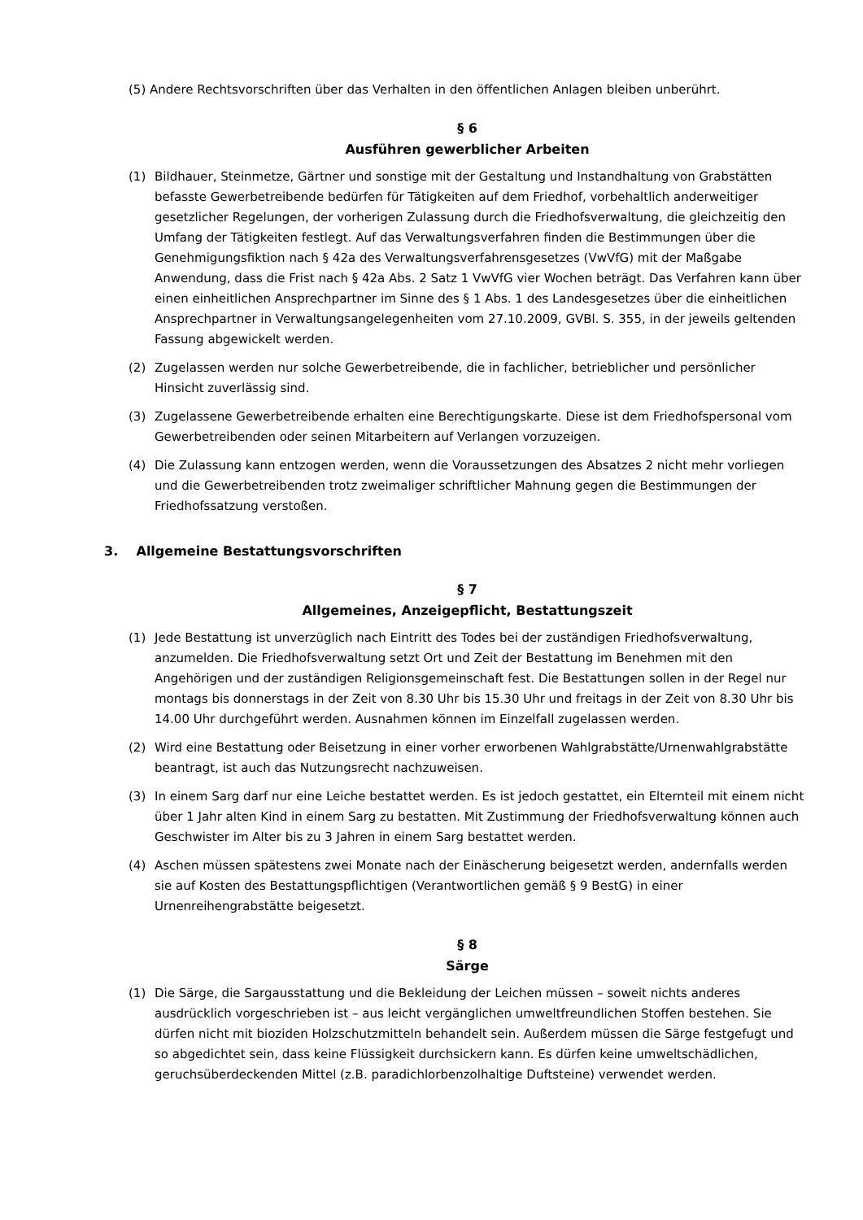(5) Andere Rechtsvorschriften über das Verhalten in den öffentlichen Anlagen bleiben unberührt.
§ 6
Ausführen gewerblicher Arbeiten
(1) Bildhauer, Steinmetze, Gärtner und sonstige mit der Gestaltung und Instandhaltung von Grabstätten befasste Gewerbetreibende bedürfen für Tätigkeiten auf dem Friedhof, vorbehaltlich anderweitiger gesetzlicher Regelungen, der vorherigen Zulassung durch die Friedhofsverwaltung, die gleichzeitig den Umfang der Tätigkeiten festlegt. Auf das Verwaltungsverfahren finden die Bestimmungen über die Genehmigungsfiktion nach § 42a des Verwaltungsverfahrensgesetzes (VwVfG) mit der Maßgabe Anwendung, dass die Frist nach § 42a Abs. 2 Satz 1 VwVfG vier Wochen beträgt. Das Verfahren kann über einen einheitlichen Ansprechpartner im Sinne des § 1 Abs. 1 des Landesgesetzes über die einheitlichen Ansprechpartner in Verwaltungsangelegenheiten vom 27.10.2009, GVBl. S. 355, in der jeweils geltenden Fassung abgewickelt werden.
(2) Zugelassen werden nur solche Gewerbetreibende, die in fachlicher, betrieblicher und persönlicher Hinsicht zuverlässig sind.
(3) Zugelassene Gewerbetreibende erhalten eine Berechtigungskarte. Diese ist dem Friedhofspersonal vom Gewerbetreibenden oder seinen Mitarbeitern auf Verlangen vorzuzeigen.
(4) Die Zulassung kann entzogen werden, wenn die Voraussetzungen des Absatzes 2 nicht mehr vorliegen und die Gewerbetreibenden trotz zweimaliger schriftlicher Mahnung gegen die Bestimmungen der Friedhofssatzung verstoßen.
3. Allgemeine Bestattungsvorschriften
§ 7
Allgemeines, Anzeigepflicht, Bestattungszeit
(1) Jede Bestattung ist unverzüglich nach Eintritt des Todes bei der zuständigen Friedhofsverwaltung, anzumelden. Die Friedhofsverwaltung setzt Ort und Zeit der Bestattung im Benehmen mit den Angehörigen und der zuständigen Religionsgemeinschaft fest. Die Bestattungen sollen in der Regel nur montags bis donnerstags in der Zeit von 8.30 Uhr bis 15.30 Uhr und freitags in der Zeit von 8.30 Uhr bis 14.00 Uhr durchgeführt werden. Ausnahmen können im Einzelfall zugelassen werden.
(2) Wird eine Bestattung oder Beisetzung in einer vorher erworbenen Wahlgrabstätte/Urnenwahlgrabstätte beantragt, ist auch das Nutzungsrecht nachzuweisen.
(3) In einem Sarg darf nur eine Leiche bestattet werden. Es ist jedoch gestattet, ein Elternteil mit einem nicht über 1 Jahr alten Kind in einem Sarg zu bestatten. Mit Zustimmung der Friedhofsverwaltung können auch Geschwister im Alter bis zu 3 Jahren in einem Sarg bestattet werden.
(4) Aschen müssen spätestens zwei Monate nach der Einäscherung beigesetzt werden, andernfalls werden sie auf Kosten des Bestattungspflichtigen (Verantwortlichen gemäß § 9 BestG) in einer Urnenreihengrabstätte beigesetzt.
§ 8
Särge
(1) Die Särge, die Sargausstattung und die Bekleidung der Leichen müssen – soweit nichts anderes ausdrücklich vorgeschrieben ist – aus leicht vergänglichen umweltfreundlichen Stoffen bestehen. Sie dürfen nicht mit bioziden Holzschutzmitteln behandelt sein. Außerdem müssen die Särge festgefugt und so abgedichtet sein, dass keine Flüssigkeit durchsickern kann. Es dürfen keine umweltschädlichen, geruchsüberdeckenden Mittel (z.B. paradichlorbenzolhaltige Duftsteine) verwendet werden.